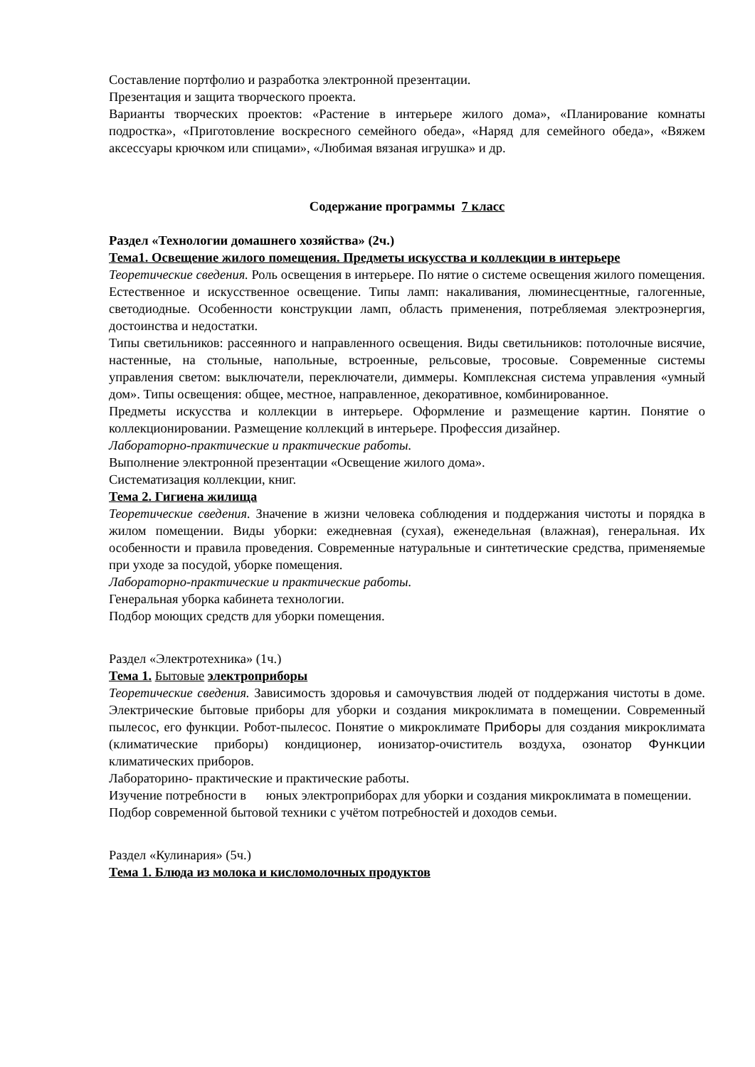Составление портфолио и разработка электронной презентации.
Презентация и защита творческого проекта.
Варианты творческих проектов: «Растение в интерьере жилого дома», «Планирование комнаты подростка», «Приготовление воскресного семейного обеда», «Наряд для семейного обеда», «Вяжем аксессуары крючком или спицами», «Любимая вязаная игрушка» и др.
Содержание программы 7 класс
Раздел «Технологии домашнего хозяйства» (2ч.)
Тема1. Освещение жилого помещения. Предметы искусства и коллекции в интерьере
Теоретические сведения. Роль освещения в интерьере. По нятие о системе освещения жилого помещения. Естественное и искусственное освещение. Типы ламп: накаливания, люминесцентные, галогенные, светодиодные. Особенности конструкции ламп, область применения, потребляемая электроэнергия, достоинства и недостатки.
Типы светильников: рассеянного и направленного освещения. Виды светильников: потолочные висячие, настенные, на стольные, напольные, встроенные, рельсовые, тросовые. Современные системы управления светом: выключатели, переключатели, диммеры. Комплексная система управления «умный дом». Типы освещения: общее, местное, направленное, декоративное, комбинированное.
Предметы искусства и коллекции в интерьере. Оформление и размещение картин. Понятие о коллекционировании. Размещение коллекций в интерьере. Профессия дизайнер.
Лабораторно-практические и практические работы.
Выполнение электронной презентации «Освещение жилого дома».
Систематизация коллекции, книг.
Тема 2. Гигиена жилища
Теоретические сведения. Значение в жизни человека соблюдения и поддержания чистоты и порядка в жилом помещении. Виды уборки: ежедневная (сухая), еженедельная (влажная), генеральная. Их особенности и правила проведения. Современные натуральные и синтетические средства, применяемые при уходе за посудой, уборке помещения.
Лабораторно-практические и практические работы.
Генеральная уборка кабинета технологии.
Подбор моющих средств для уборки помещения.
Раздел «Электротехника» (1ч.)
Тема 1. Бытовые электроприборы
Теоретические сведения. Зависимость здоровья и самочувствия людей от поддержания чистоты в доме. Электрические бытовые приборы для уборки и создания микроклимата в помещении. Современный пылесос, его функции. Робот-пылесос. Понятие о микроклимате Приборы для создания микроклимата (климатические приборы) кондиционер, ионизатор-очиститель воздуха, озонатор Функции климатических приборов.
Лабораторино- практические и практические работы.
Изучение потребности в юных электроприборах для уборки и создания микроклимата в помещении.
Подбор современной бытовой техники с учётом потребностей и доходов семьи.
Раздел «Кулинария» (5ч.)
Тема 1. Блюда из молока и кисломолочных продуктов